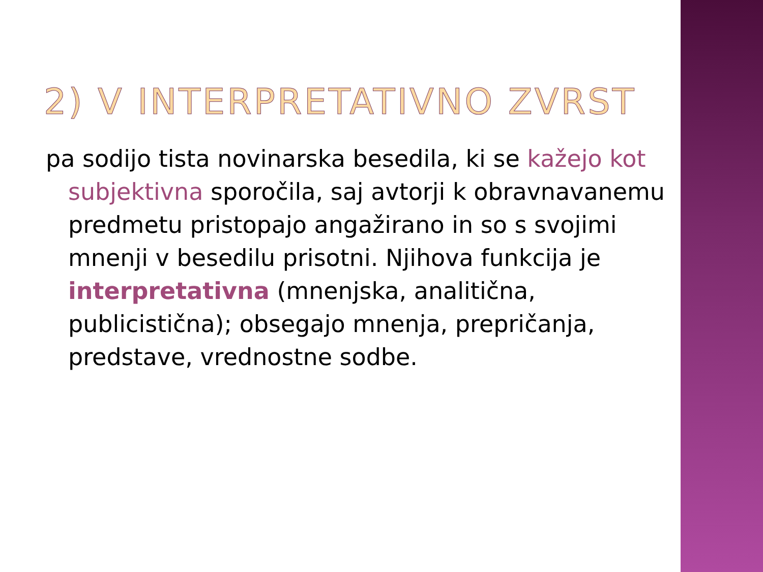2) V INTERPRETATIVNO ZVRST
pa sodijo tista novinarska besedila, ki se kažejo kot subjektivna sporočila, saj avtorji k obravnavanemu predmetu pristopajo angažirano in so s svojimi mnenji v besedilu prisotni. Njihova funkcija je interpretativna (mnenjska, analitična, publicistična); obsegajo mnenja, prepričanja, predstave, vrednostne sodbe.